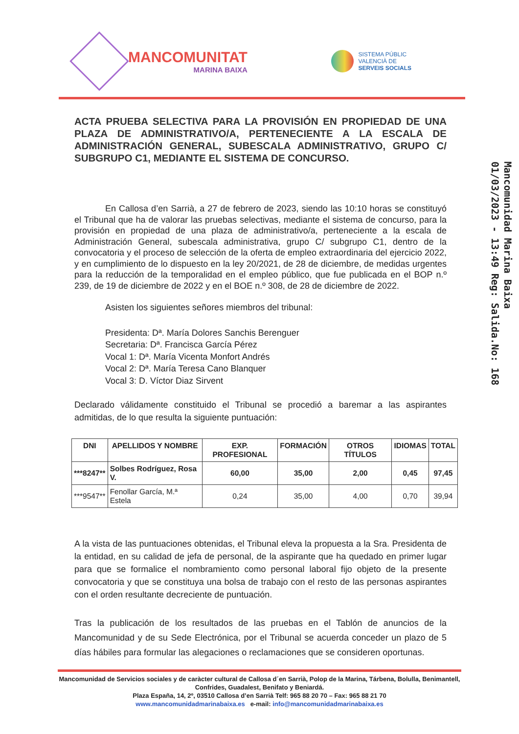MANCOMUNITAT
MARINA BAIXA
SISTEMA PÚBLIC
VALENCIÀ DE
SERVEIS SOCIALS
Mancomunidad Marina Baixa
01/03/2023 - 13:49 Reg: Salida.No: 168
ACTA PRUEBA SELECTIVA PARA LA PROVISIÓN EN PROPIEDAD DE UNA PLAZA DE ADMINISTRATIVO/A, PERTENECIENTE A LA ESCALA DE ADMINISTRACIÓN GENERAL, SUBESCALA ADMINISTRATIVO, GRUPO C/ SUBGRUPO C1, MEDIANTE EL SISTEMA DE CONCURSO.
En Callosa d’en Sarrià, a 27 de febrero de 2023, siendo las 10:10 horas se constituyó el Tribunal que ha de valorar las pruebas selectivas, mediante el sistema de concurso, para la provisión en propiedad de una plaza de administrativo/a, perteneciente a la escala de Administración General, subescala administrativa, grupo C/ subgrupo C1, dentro de la convocatoria y el proceso de selección de la oferta de empleo extraordinaria del ejercicio 2022, y en cumplimiento de lo dispuesto en la ley 20/2021, de 28 de diciembre, de medidas urgentes para la reducción de la temporalidad en el empleo público, que fue publicada en el BOP n.º 239, de 19 de diciembre de 2022 y en el BOE n.º 308, de 28 de diciembre de 2022.
Asisten los siguientes señores miembros del tribunal:
Presidenta: Dª. María Dolores Sanchis Berenguer
Secretaria: Dª. Francisca García Pérez
Vocal 1: Dª. María Vicenta Monfort Andrés
Vocal 2: Dª. María Teresa Cano Blanquer
Vocal 3: D. Víctor Diaz Sirvent
Declarado válidamente constituido el Tribunal se procedió a baremar a las aspirantes admitidas, de lo que resulta la siguiente puntuación:
| DNI | APELLIDOS Y NOMBRE | EXP. PROFESIONAL | FORMACIÓN | OTROS TÍTULOS | IDIOMAS | TOTAL |
| --- | --- | --- | --- | --- | --- | --- |
| ***8247** | Solbes Rodríguez, Rosa V. | 60,00 | 35,00 | 2,00 | 0,45 | 97,45 |
| ***9547** | Fenollar García, M.ª Estela | 0,24 | 35,00 | 4,00 | 0,70 | 39,94 |
A la vista de las puntuaciones obtenidas, el Tribunal eleva la propuesta a la Sra. Presidenta de la entidad, en su calidad de jefa de personal, de la aspirante que ha quedado en primer lugar para que se formalice el nombramiento como personal laboral fijo objeto de la presente convocatoria y que se constituya una bolsa de trabajo con el resto de las personas aspirantes con el orden resultante decreciente de puntuación.
Tras la publicación de los resultados de las pruebas en el Tablón de anuncios de la Mancomunidad y de su Sede Electrónica, por el Tribunal se acuerda conceder un plazo de 5 días hábiles para formular las alegaciones o reclamaciones que se consideren oportunas.
Mancomunidad de Servicios sociales y de caràcter cultural de Callosa d´en Sarrià, Polop de la Marina, Tárbena, Bolulla, Benimantell, Confrides, Guadalest, Benifato y Beniardá.
Plaza España, 14, 2º, 03510 Callosa d’en Sarrià Telf: 965 88 20 70 – Fax: 965 88 21 70
www.mancomunidadmarinabaixa.es e-mail: info@mancomunidadmarinabaixa.es